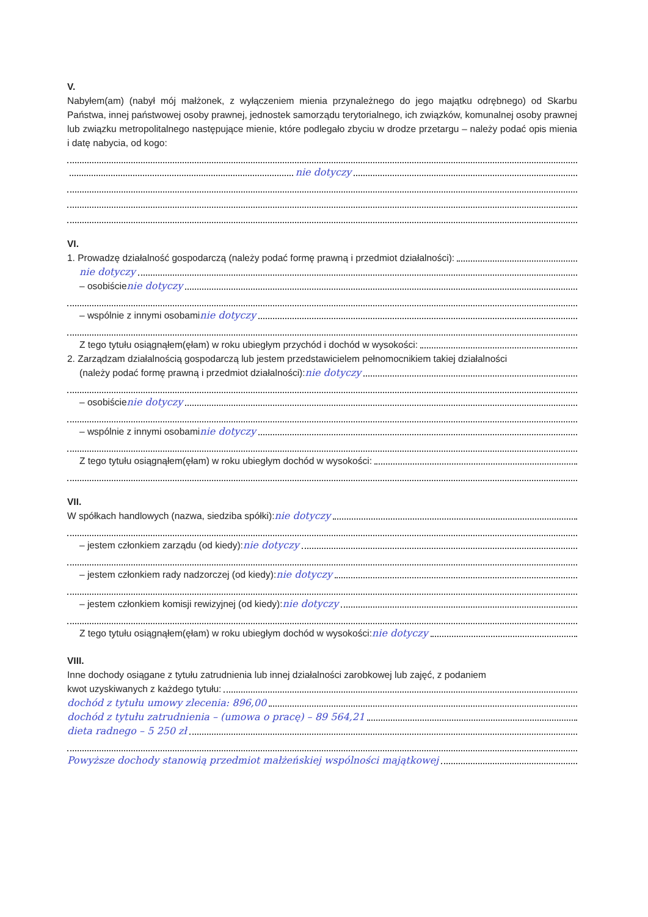V.
Nabyłem(am) (nabył mój małżonek, z wyłączeniem mienia przynależnego do jego majątku odrębnego) od Skarbu Państwa, innej państwowej osoby prawnej, jednostek samorządu terytorialnego, ich związków, komunalnej osoby prawnej lub związku metropolitalnego następujące mienie, które podlegało zbyciu w drodze przetargu – należy podać opis mienia i datę nabycia, od kogo:
nie dotyczy
VI.
1. Prowadzę działalność gospodarczą (należy podać formę prawną i przedmiot działalności):
nie dotyczy
– osobiście nie dotyczy
– wspólnie z innymi osobami nie dotyczy
Z tego tytułu osiągnąłem(ęłam) w roku ubiegłym przychód i dochód w wysokości:
2. Zarządzam działalnością gospodarczą lub jestem przedstawicielem pełnomocnikiem takiej działalności
(należy podać formę prawną i przedmiot działalności): nie dotyczy
– osobiście nie dotyczy
– wspólnie z innymi osobami nie dotyczy
Z tego tytułu osiągnąłem(ęłam) w roku ubiegłym dochód w wysokości:
VII.
W spółkach handlowych (nazwa, siedziba spółki): nie dotyczy
– jestem członkiem zarządu (od kiedy): nie dotyczy
– jestem członkiem rady nadzorczej (od kiedy): nie dotyczy
– jestem członkiem komisji rewizyjnej (od kiedy): nie dotyczy
Z tego tytułu osiągnąłem(ęłam) w roku ubiegłym dochód w wysokości: nie dotyczy
VIII.
Inne dochody osiągane z tytułu zatrudnienia lub innej działalności zarobkowej lub zajęć, z podaniem
kwot uzyskiwanych z każdego tytułu:
dochód z tytułu umowy zlecenia: 896,00
dochód z tytułu zatrudnienia – (umowa o pracę) – 89 564,21
dieta radnego – 5 250 zł
Powyższe dochody stanowią przedmiot małżeńskiej wspólności majątkowej